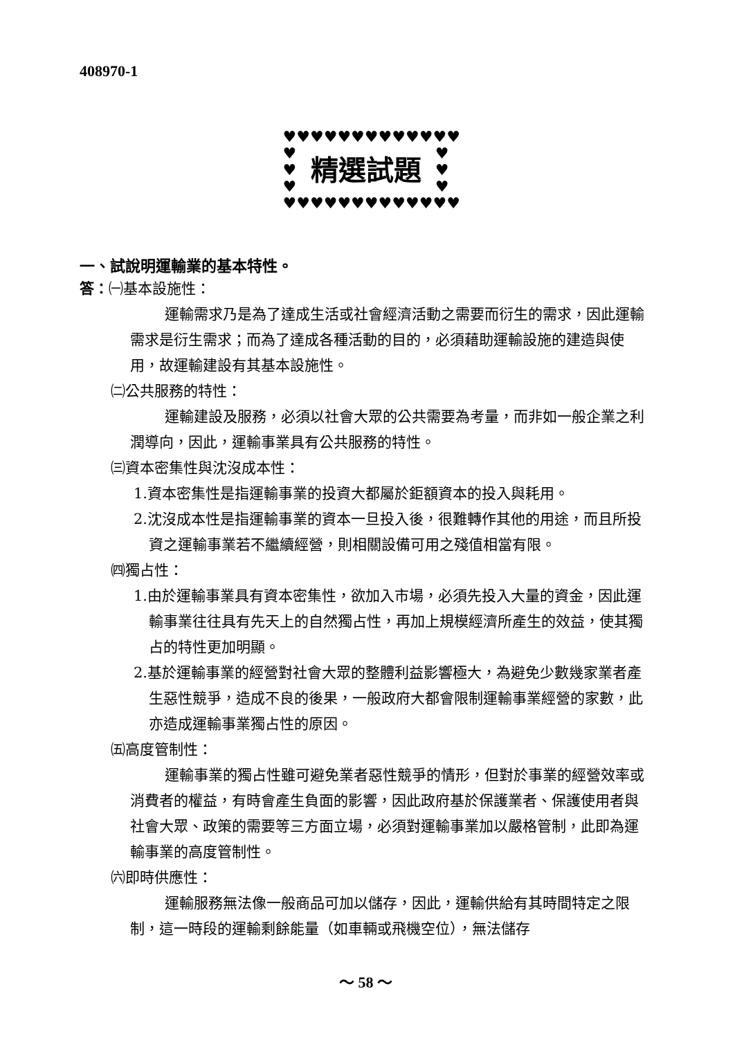408970-1
♥♥♥♥♥♥♥♥♥♥♥♥♥
♥
♥
♥ 精選試題 ♥
♥
♥
♥♥♥♥♥♥♥♥♥♥♥♥♥
一、試說明運輸業的基本特性。
答：㈠基本設施性：
運輸需求乃是為了達成生活或社會經濟活動之需要而衍生的需求，因此運輸需求是衍生需求；而為了達成各種活動的目的，必須藉助運輸設施的建造與使用，故運輸建設有其基本設施性。
㈡公共服務的特性：
運輸建設及服務，必須以社會大眾的公共需要為考量，而非如一般企業之利潤導向，因此，運輸事業具有公共服務的特性。
㈢資本密集性與沈沒成本性：
1.資本密集性是指運輸事業的投資大都屬於鉅額資本的投入與耗用。
2.沈沒成本性是指運輸事業的資本一旦投入後，很難轉作其他的用途，而且所投資之運輸事業若不繼續經營，則相關設備可用之殘值相當有限。
㈣獨占性：
1.由於運輸事業具有資本密集性，欲加入市場，必須先投入大量的資金，因此運輸事業往往具有先天上的自然獨占性，再加上規模經濟所產生的效益，使其獨占的特性更加明顯。
2.基於運輸事業的經營對社會大眾的整體利益影響極大，為避免少數幾家業者產生惡性競爭，造成不良的後果，一般政府大都會限制運輸事業經營的家數，此亦造成運輸事業獨占性的原因。
㈤高度管制性：
運輸事業的獨占性雖可避免業者惡性競爭的情形，但對於事業的經營效率或消費者的權益，有時會產生負面的影響，因此政府基於保護業者、保護使用者與社會大眾、政策的需要等三方面立場，必須對運輸事業加以嚴格管制，此即為運輸事業的高度管制性。
㈥即時供應性：
運輸服務無法像一般商品可加以儲存，因此，運輸供給有其時間特定之限制，這一時段的運輸剩餘能量（如車輛或飛機空位），無法儲存
～ 58 ～